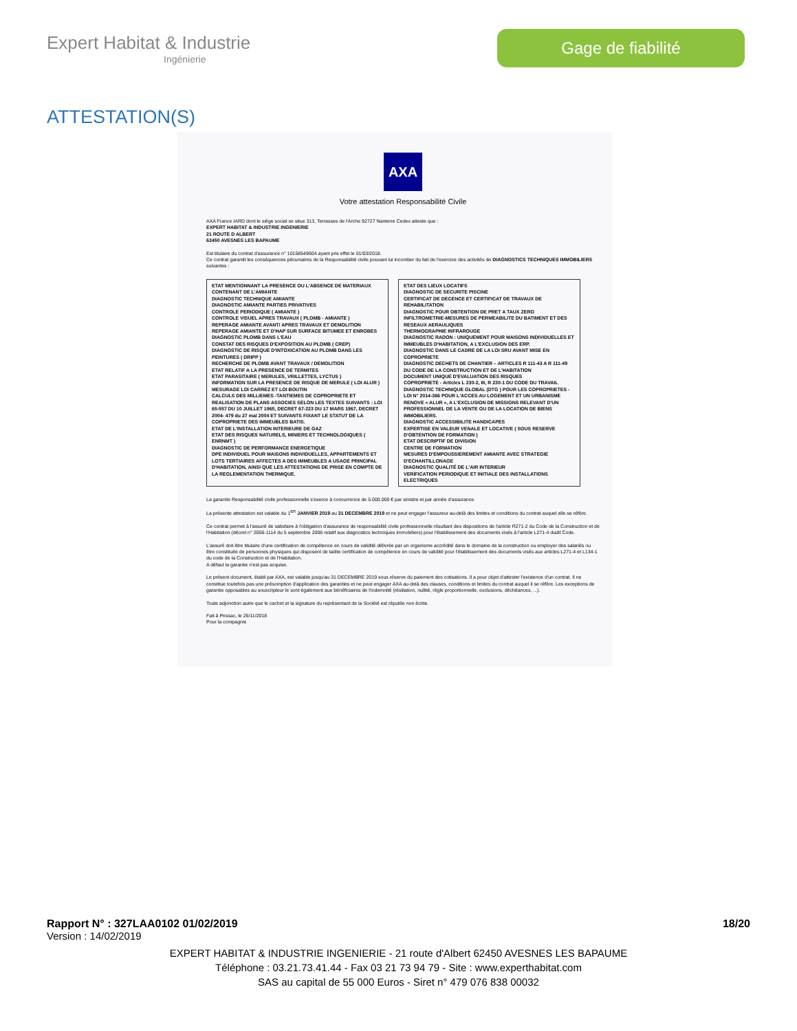Expert Habitat & Industrie
Ingénierie
Gage de fiabilité
ATTESTATION(S)
AXA
Votre attestation Responsabilité Civile
AXA France IARD dont le siège social se situe 313, Terrasses de l'Arche 92727 Nanterre Cedex atteste que :
EXPERT HABITAT & INDUSTRIE INGENIERIE
21 ROUTE D ALBERT
62450 AVESNES LES BAPAUME
Est titulaire du contrat d'assurance n° 10158549604 ayant pris effet le 01/03/2018.
Ce contrat garantit les conséquences pécuniaires de la Responsabilité civile pouvant lui incomber du fait de l'exercice des activités de DIAGNOSTICS TECHNIQUES IMMOBILIERS suivantes :
| ETAT MENTIONNANT LA PRESENCE OU L'ABSENCE DE MATERIAUX CONTENANT DE L'AMIANTE DIAGNOSTIC TECHNIQUE AMIANTE DIAGNOSTIC AMIANTE PARTIES PRIVATIVES CONTROLE PERIODIQUE ( AMIANTE ) CONTROLE VISUEL APRES TRAVAUX ( PLOMB - AMIANTE ) REPERAGE AMIANTE AVANT/ APRES TRAVAUX ET DEMOLITION REPERAGE AMIANTE ET D'HAP SUR SURFACE BITUMEE ET ENROBES DIAGNOSTIC PLOMB DANS L'EAU CONSTAT DES RISQUES D'EXPOSITION AU PLOMB ( CREP) DIAGNOSTIC DE RISQUE D'INTOXICATION AU PLOMB DANS LES PEINTURES ( DRIPP ) RECHERCHE DE PLOMB AVANT TRAVAUX / DEMOLITION ETAT RELATIF A LA PRESENCE DE TERMITES ETAT PARASITAIRE ( MERULES, VRILLETTES, LYCTUS ) INFORMATION SUR LA PRESENCE DE RISQUE DE MERULE ( LOI ALUR ) MESURAGE LOI CARREZ ET LOI BOUTIN CALCULS DES MILLIEMES -TANTIEMES DE COPROPRIETE ET REALISATION DE PLANS ASSOCIES SELON LES TEXTES SUIVANTS : LOI 65-557 DU 10 JUILLET 1965, DECRET 67-223 DU 17 MARS 1967, DECRET 2004- 479 du 27 mai 2004 ET SUIVANTS FIXANT LE STATUT DE LA COPROPRIETE DES IMMEUBLES BATIS. ETAT DE L'INSTALLATION INTERIEURE DE GAZ ETAT DES RISQUES NATURELS, MINIERS ET TECHNOLOGIQUES ( ENRNMT ) DIAGNOSTIC DE PERFORMANCE ENERGETIQUE DPE INDIVIDUEL POUR MAISONS INDIVIDUELLES, APPARTEMENTS ET LOTS TERTIAIRES AFFECTES A DES IMMEUBLES A USAGE PRINCIPAL D'HABITATION, AINSI QUE LES ATTESTATIONS DE PRISE EN COMPTE DE LA REGLEMENTATION THERMIQUE. | ETAT DES LIEUX LOCATIFS DIAGNOSTIC DE SECURITE PISCINE CERTIFICAT DE DECENCE ET CERTIFICAT DE TRAVAUX DE REHABILITATION DIAGNOSTIC POUR OBTENTION DE PRET A TAUX ZERO INFILTROMETRIE-MESURES DE PERMEABILITE DU BATIMENT ET DES RESEAUX AERAULIQUES THERMOGRAPHIE INFRAROUGE DIAGNOSTIC RADON : UNIQUEMENT POUR MAISONS INDIVIDUELLES ET IMMEUBLES D'HABITATION, A L'EXCLUSION DES ERP. DIAGNOSTIC DANS LE CADRE DE LA LOI SRU AVANT MISE EN COPROPRIETE DIAGNOSTIC DECHETS DE CHANTIER – ARTICLES R 111-43 A R 111-49 DU CODE DE LA CONSTRUCTION ET DE L'HABITATION DOCUMENT UNIQUE D'EVALUATION DES RISQUES COPROPRIETE - Articles L 230-2, III, R 230-1 DU CODE DU TRAVAIL DIAGNOSTIC TECHNIQUE GLOBAL (DTG ) POUR LES COPROPRIETES - LOI N° 2014-366 POUR L'ACCES AU LOGEMENT ET UN URBANISME RENOVE « ALUR », A L'EXCLUSION DE MISSIONS RELEVANT D'UN PROFESSIONNEL DE LA VENTE OU DE LA LOCATION DE BIENS IMMOBILIERS. DIAGNOSTIC ACCESSIBILITE HANDICAPES EXPERTISE EN VALEUR VENALE ET LOCATIVE ( SOUS RESERVE D'OBTENTION DE FORMATION ) ETAT DESCRIPTIF DE DIVISION CENTRE DE FORMATION MESURES D'EMPOUSSIEREMENT AMIANTE AVEC STRATEGIE D'ECHANTILLONAGE DIAGNOSTIC QUALITÉ DE L'AIR INTERIEUR VERIFICATION PERIODIQUE ET INITIALE DES INSTALLATIONS ELECTRIQUES |
La garantie Responsabilité civile professionnelle s'exerce à concurrence de 5.000.000 € par sinistre et par année d'assurance.
La présente attestation est valable du 1<sup>ER</sup> JANVIER 2019 au 31 DECEMBRE 2019 et ne peut engager l'assureur au-delà des limites et conditions du contrat auquel elle se réfère.
Ce contrat permet à l'assuré de satisfaire à l'obligation d'assurance de responsabilité civile professionnelle résultant des dispositions de l'article R271-2 du Code de la Construction et de l'Habitation (décret n° 2006-1114 du 5 septembre 2006 relatif aux diagnostics techniques immobiliers) pour l'établissement des documents visés à l'article L271-4 dudit Code.
L'assuré doit être titulaire d'une certification de compétence en cours de validité délivrée par un organisme accrédité dans le domaine de la construction ou employer des salariés ou être constituée de personnes physiques qui disposent de ladite certification de compétence en cours de validité pour l'établissement des documents visés aux articles L271-4 et L134-1 du code de la Construction et de l'Habitation.
A défaut la garantie n'est pas acquise.
Le présent document, établi par AXA, est valable jusqu'au 31 DECEMBRE 2019 sous réserve du paiement des cotisations. Il a pour objet d'attester l'existence d'un contrat. Il ne constitue toutefois pas une présomption d'application des garanties et ne peut engager AXA au-delà des clauses, conditions et limites du contrat auquel il se réfère. Les exceptions de garantie opposables au souscripteur le sont également aux bénéficiaires de l'indemnité (résiliation, nullité, règle proportionnelle, exclusions, déchéances, ...).
Toute adjonction autre que le cachet et la signature du représentant de la Société est réputée non écrite.
Fait à Pessac, le 26/11/2018
Pour la compagnie
Rapport N° : 327LAA0102 01/02/2019 18/20
Version : 14/02/2019
EXPERT HABITAT & INDUSTRIE INGENIERIE - 21 route d'Albert 62450 AVESNES LES BAPAUME
Téléphone : 03.21.73.41.44 - Fax 03 21 73 94 79 - Site : www.experthabitat.com
SAS au capital de 55 000 Euros - Siret n° 479 076 838 00032